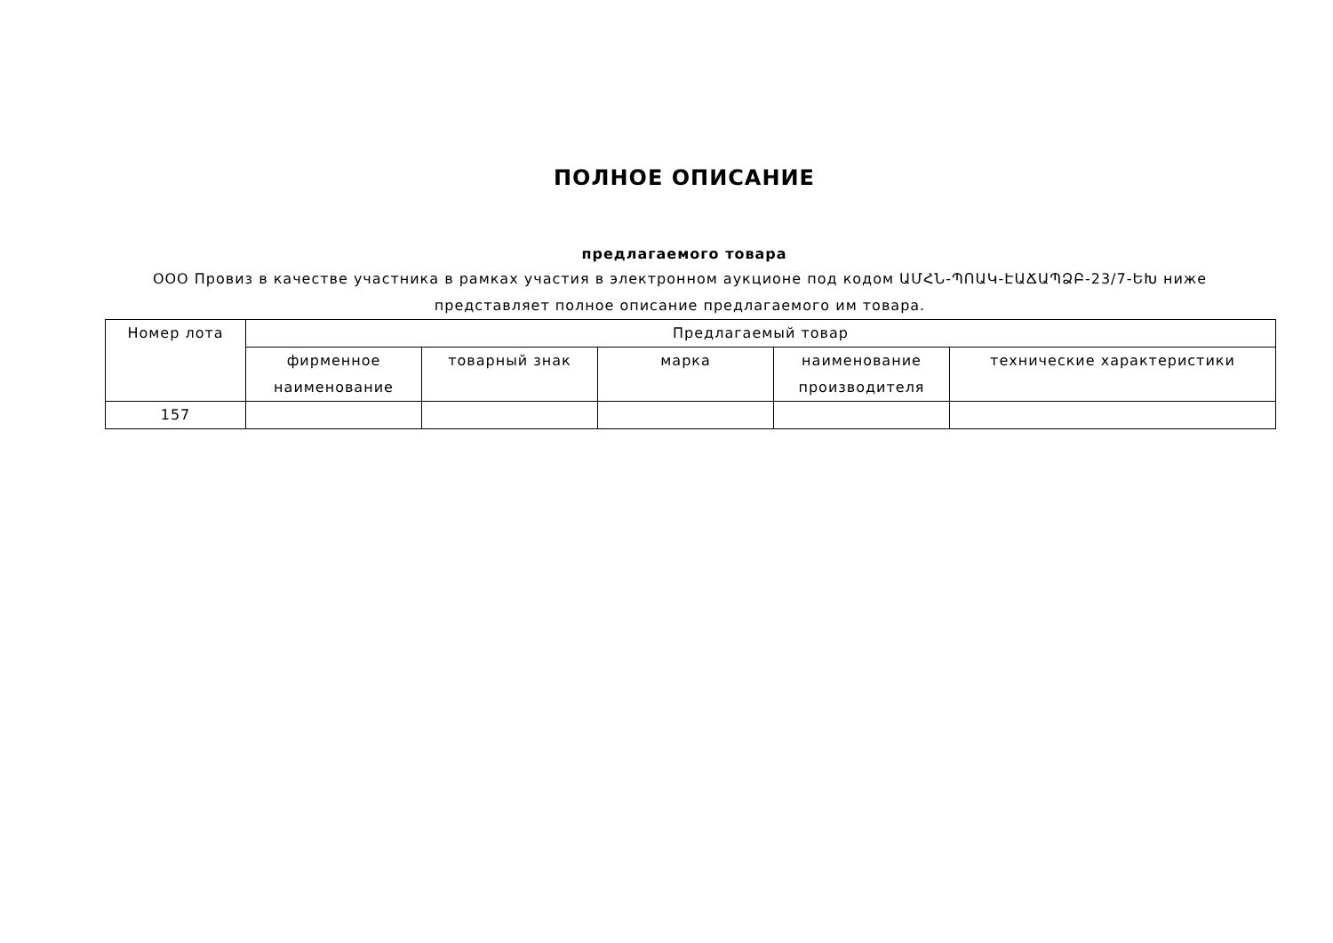ПОЛНОЕ ОПИСАНИЕ
предлагаемого товара
ООО Провиз в качестве участника в рамках участия в электронном аукционе под кодом ԱՄՀՆ-ՊՈԱԿ-ԷԱՃԱՊՁԲ-23/7-ԵԽ ниже представляет полное описание предлагаемого им товара.
| Номер лота | Предлагаемый товар | | | | |
| --- | --- | --- | --- | --- | --- |
| | фирменное наименование | товарный знак | марка | наименование производителя | технические характеристики |
| 157 | | | | | |